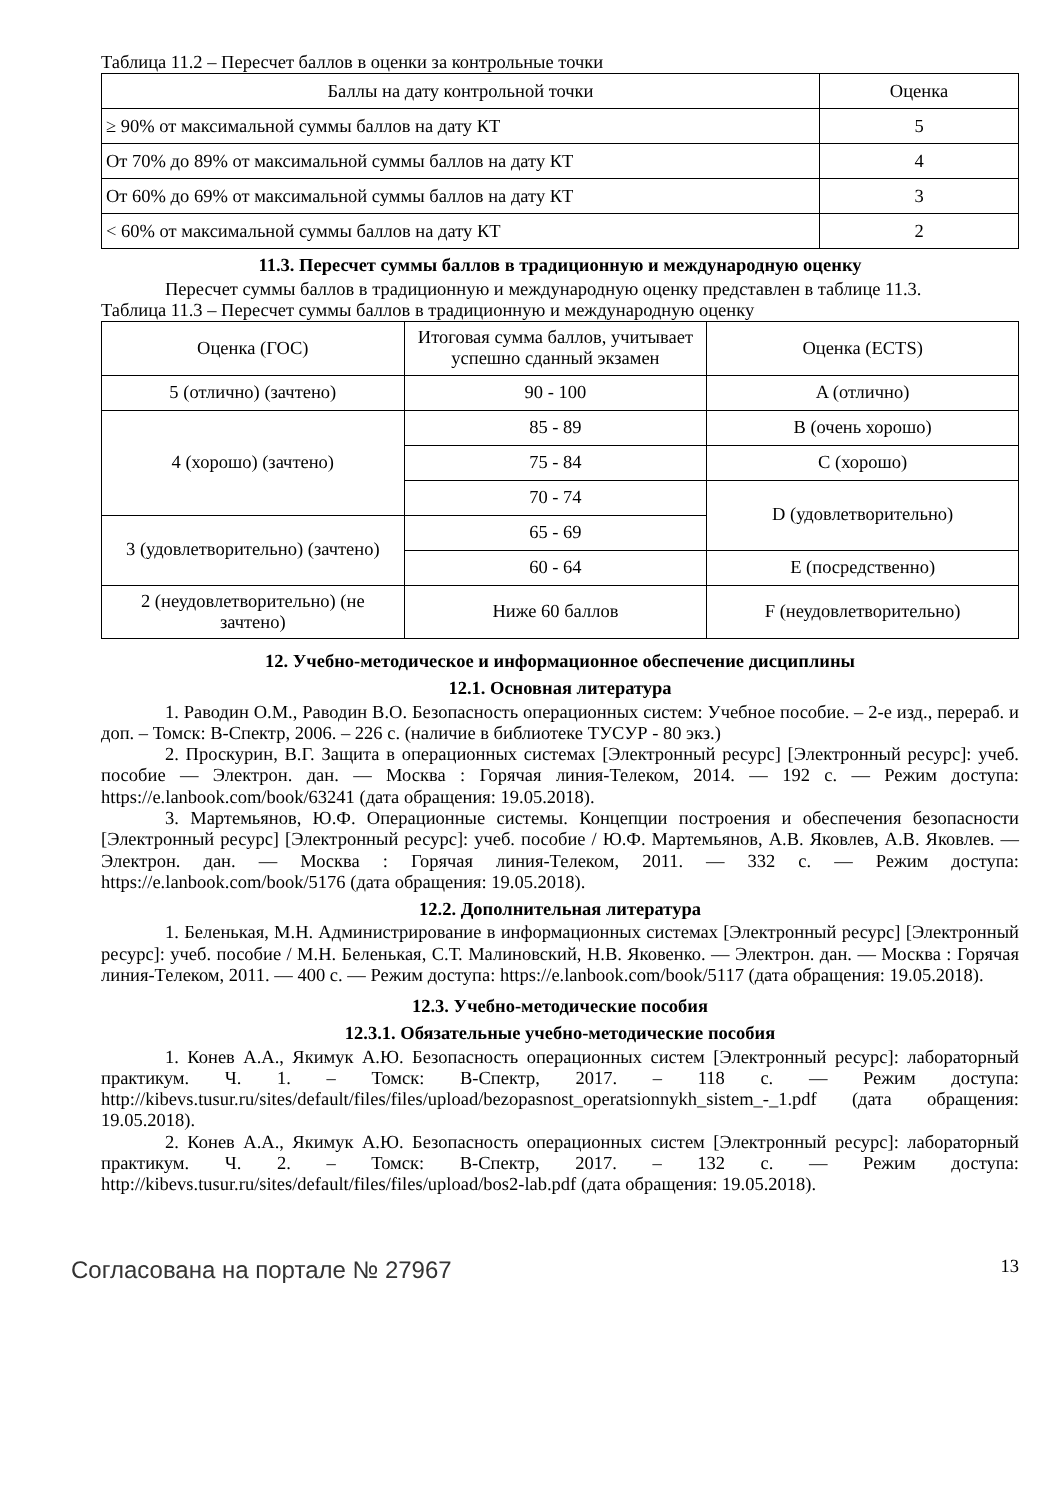Таблица 11.2 – Пересчет баллов в оценки за контрольные точки
| Баллы на дату контрольной точки | Оценка |
| --- | --- |
| ≥ 90% от максимальной суммы баллов на дату КТ | 5 |
| От 70% до 89% от максимальной суммы баллов на дату КТ | 4 |
| От 60% до 69% от максимальной суммы баллов на дату КТ | 3 |
| < 60% от максимальной суммы баллов на дату КТ | 2 |
11.3. Пересчет суммы баллов в традиционную и международную оценку
Пересчет суммы баллов в традиционную и международную оценку представлен в таблице 11.3.
Таблица 11.3 – Пересчет суммы баллов в традиционную и международную оценку
| Оценка (ГОС) | Итоговая сумма баллов, учитывает успешно сданный экзамен | Оценка (ECTS) |
| --- | --- | --- |
| 5 (отлично) (зачтено) | 90 - 100 | A (отлично) |
| 4 (хорошо) (зачтено) | 85 - 89 | B (очень хорошо) |
| | 75 - 84 | C (хорошо) |
| | 70 - 74 | D (удовлетворительно) |
| 3 (удовлетворительно) (зачтено) | 65 - 69 | |
| | 60 - 64 | E (посредственно) |
| 2 (неудовлетворительно) (не зачтено) | Ниже 60 баллов | F (неудовлетворительно) |
12. Учебно-методическое и информационное обеспечение дисциплины
12.1. Основная литература
1. Раводин О.М., Раводин В.О. Безопасность операционных систем: Учебное пособие. – 2-е изд., перераб. и доп. – Томск: В-Спектр, 2006. – 226 с. (наличие в библиотеке ТУСУР - 80 экз.)
2. Проскурин, В.Г. Защита в операционных системах [Электронный ресурс] [Электронный ресурс]: учеб. пособие — Электрон. дан. — Москва : Горячая линия-Телеком, 2014. — 192 с. — Режим доступа: https://e.lanbook.com/book/63241 (дата обращения: 19.05.2018).
3. Мартемьянов, Ю.Ф. Операционные системы. Концепции построения и обеспечения безопасности [Электронный ресурс] [Электронный ресурс]: учеб. пособие / Ю.Ф. Мартемьянов, А.В. Яковлев, А.В. Яковлев. — Электрон. дан. — Москва : Горячая линия-Телеком, 2011. — 332 с. — Режим доступа: https://e.lanbook.com/book/5176 (дата обращения: 19.05.2018).
12.2. Дополнительная литература
1. Беленькая, М.Н. Администрирование в информационных системах [Электронный ресурс] [Электронный ресурс]: учеб. пособие / М.Н. Беленькая, С.Т. Малиновский, Н.В. Яковенко. — Электрон. дан. — Москва : Горячая линия-Телеком, 2011. — 400 с. — Режим доступа: https://e.lanbook.com/book/5117 (дата обращения: 19.05.2018).
12.3. Учебно-методические пособия
12.3.1. Обязательные учебно-методические пособия
1. Конев А.А., Якимук А.Ю. Безопасность операционных систем [Электронный ресурс]: лабораторный практикум. Ч. 1. – Томск: В-Спектр, 2017. – 118 с. — Режим доступа: http://kibevs.tusur.ru/sites/default/files/files/upload/bezopasnost_operatsionnykh_sistem_-_1.pdf (дата обращения: 19.05.2018).
2. Конев А.А., Якимук А.Ю. Безопасность операционных систем [Электронный ресурс]: лабораторный практикум. Ч. 2. – Томск: В-Спектр, 2017. – 132 с. — Режим доступа: http://kibevs.tusur.ru/sites/default/files/files/upload/bos2-lab.pdf (дата обращения: 19.05.2018).
Согласована на портале № 27967 13